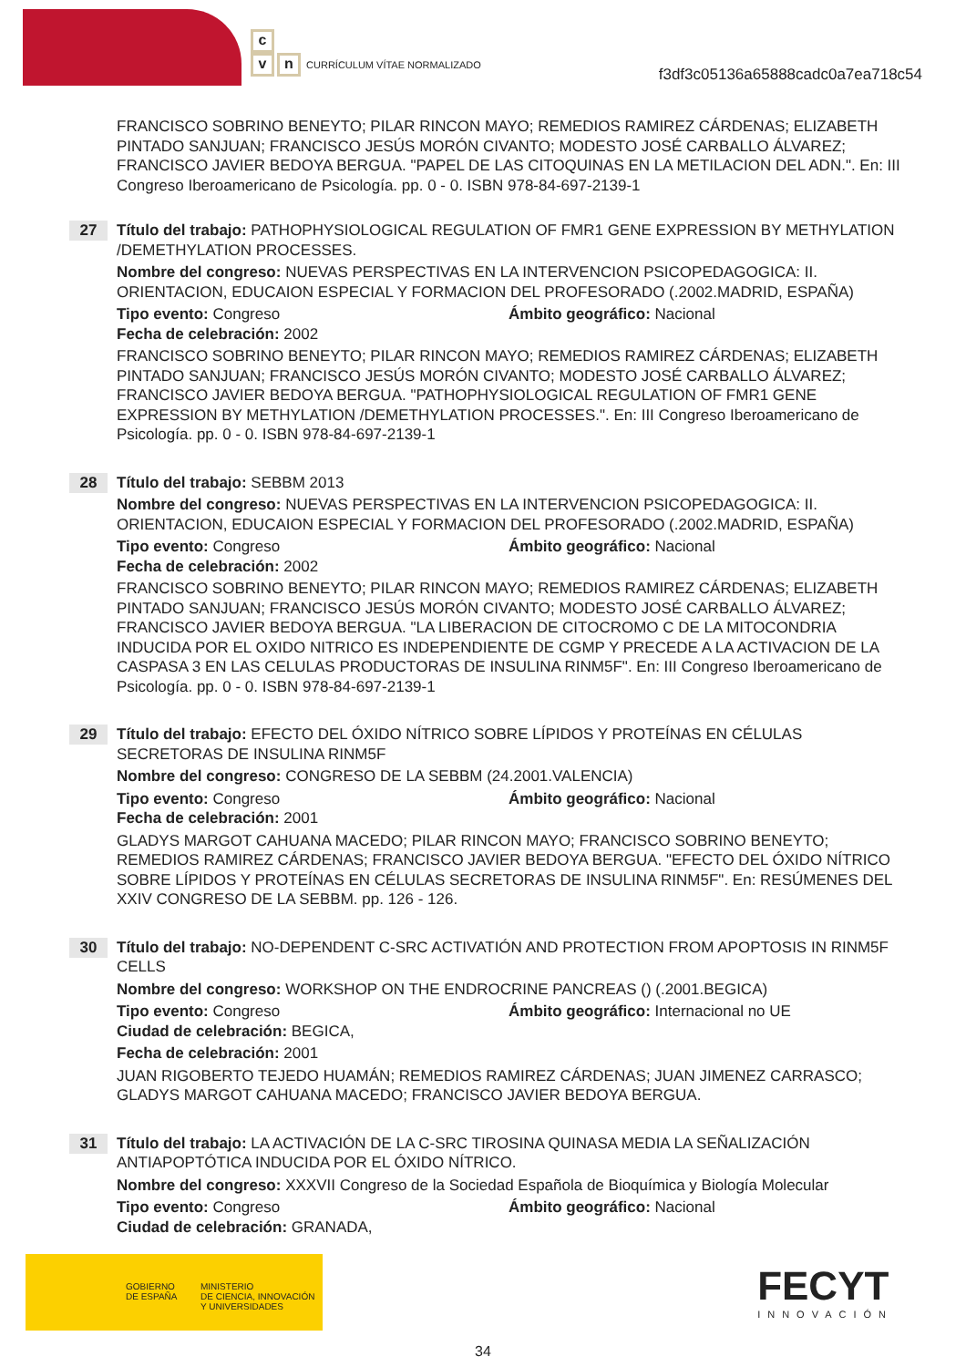c
vn CURRÍCULUM VÍTAE NORMALIZADO
f3df3c05136a65888cadc0a7ea718c54
FRANCISCO SOBRINO BENEYTO; PILAR RINCON MAYO; REMEDIOS RAMIREZ CÁRDENAS; ELIZABETH PINTADO SANJUAN; FRANCISCO JESÚS MORÓN CIVANTO; MODESTO JOSÉ CARBALLO ÁLVAREZ; FRANCISCO JAVIER BEDOYA BERGUA. "PAPEL DE LAS CITOQUINAS EN LA METILACION DEL ADN.". En: III Congreso Iberoamericano de Psicología. pp. 0 - 0. ISBN 978-84-697-2139-1
27
Título del trabajo: PATHOPHYSIOLOGICAL REGULATION OF FMR1 GENE EXPRESSION BY METHYLATION /DEMETHYLATION PROCESSES.
Nombre del congreso: NUEVAS PERSPECTIVAS EN LA INTERVENCION PSICOPEDAGOGICA: II. ORIENTACION, EDUCAION ESPECIAL Y FORMACION DEL PROFESORADO (.2002.MADRID, ESPAÑA)
Tipo evento: Congreso Ámbito geográfico: Nacional
Fecha de celebración: 2002
FRANCISCO SOBRINO BENEYTO; PILAR RINCON MAYO; REMEDIOS RAMIREZ CÁRDENAS; ELIZABETH PINTADO SANJUAN; FRANCISCO JESÚS MORÓN CIVANTO; MODESTO JOSÉ CARBALLO ÁLVAREZ; FRANCISCO JAVIER BEDOYA BERGUA. "PATHOPHYSIOLOGICAL REGULATION OF FMR1 GENE EXPRESSION BY METHYLATION /DEMETHYLATION PROCESSES.". En: III Congreso Iberoamericano de Psicología. pp. 0 - 0. ISBN 978-84-697-2139-1
28
Título del trabajo: SEBBM 2013
Nombre del congreso: NUEVAS PERSPECTIVAS EN LA INTERVENCION PSICOPEDAGOGICA: II. ORIENTACION, EDUCAION ESPECIAL Y FORMACION DEL PROFESORADO (.2002.MADRID, ESPAÑA)
Tipo evento: Congreso Ámbito geográfico: Nacional
Fecha de celebración: 2002
FRANCISCO SOBRINO BENEYTO; PILAR RINCON MAYO; REMEDIOS RAMIREZ CÁRDENAS; ELIZABETH PINTADO SANJUAN; FRANCISCO JESÚS MORÓN CIVANTO; MODESTO JOSÉ CARBALLO ÁLVAREZ; FRANCISCO JAVIER BEDOYA BERGUA. "LA LIBERACION DE CITOCROMO C DE LA MITOCONDRIA INDUCIDA POR EL OXIDO NITRICO ES INDEPENDIENTE DE CGMP Y PRECEDE A LA ACTIVACION DE LA CASPASA 3 EN LAS CELULAS PRODUCTORAS DE INSULINA RINM5F". En: III Congreso Iberoamericano de Psicología. pp. 0 - 0. ISBN 978-84-697-2139-1
29
Título del trabajo: EFECTO DEL ÓXIDO NÍTRICO SOBRE LÍPIDOS Y PROTEÍNAS EN CÉLULAS SECRETORAS DE INSULINA RINM5F
Nombre del congreso: CONGRESO DE LA SEBBM (24.2001.VALENCIA)
Tipo evento: Congreso Ámbito geográfico: Nacional
Fecha de celebración: 2001
GLADYS MARGOT CAHUANA MACEDO; PILAR RINCON MAYO; FRANCISCO SOBRINO BENEYTO; REMEDIOS RAMIREZ CÁRDENAS; FRANCISCO JAVIER BEDOYA BERGUA. "EFECTO DEL ÓXIDO NÍTRICO SOBRE LÍPIDOS Y PROTEÍNAS EN CÉLULAS SECRETORAS DE INSULINA RINM5F". En: RESÚMENES DEL XXIV CONGRESO DE LA SEBBM. pp. 126 - 126.
30
Título del trabajo: NO-DEPENDENT C-SRC ACTIVATIÓN AND PROTECTION FROM APOPTOSIS IN RINM5F CELLS
Nombre del congreso: WORKSHOP ON THE ENDROCRINE PANCREAS () (.2001.BEGICA)
Tipo evento: Congreso Ámbito geográfico: Internacional no UE
Ciudad de celebración: BEGICA,
Fecha de celebración: 2001
JUAN RIGOBERTO TEJEDO HUAMÁN; REMEDIOS RAMIREZ CÁRDENAS; JUAN JIMENEZ CARRASCO; GLADYS MARGOT CAHUANA MACEDO; FRANCISCO JAVIER BEDOYA BERGUA.
31
Título del trabajo: LA ACTIVACIÓN DE LA C-SRC TIROSINA QUINASA MEDIA LA SEÑALIZACIÓN ANTIAPOPTÓTICA INDUCIDA POR EL ÓXIDO NÍTRICO.
Nombre del congreso: XXXVII Congreso de la Sociedad Española de Bioquímica y Biología Molecular
Tipo evento: Congreso Ámbito geográfico: Nacional
Ciudad de celebración: GRANADA,
GOBIERNO
DE ESPAÑA
MINISTERIO
DE CIENCIA, INNOVACIÓN
Y UNIVERSIDADES
FECYT
INNOVACIÓN
34